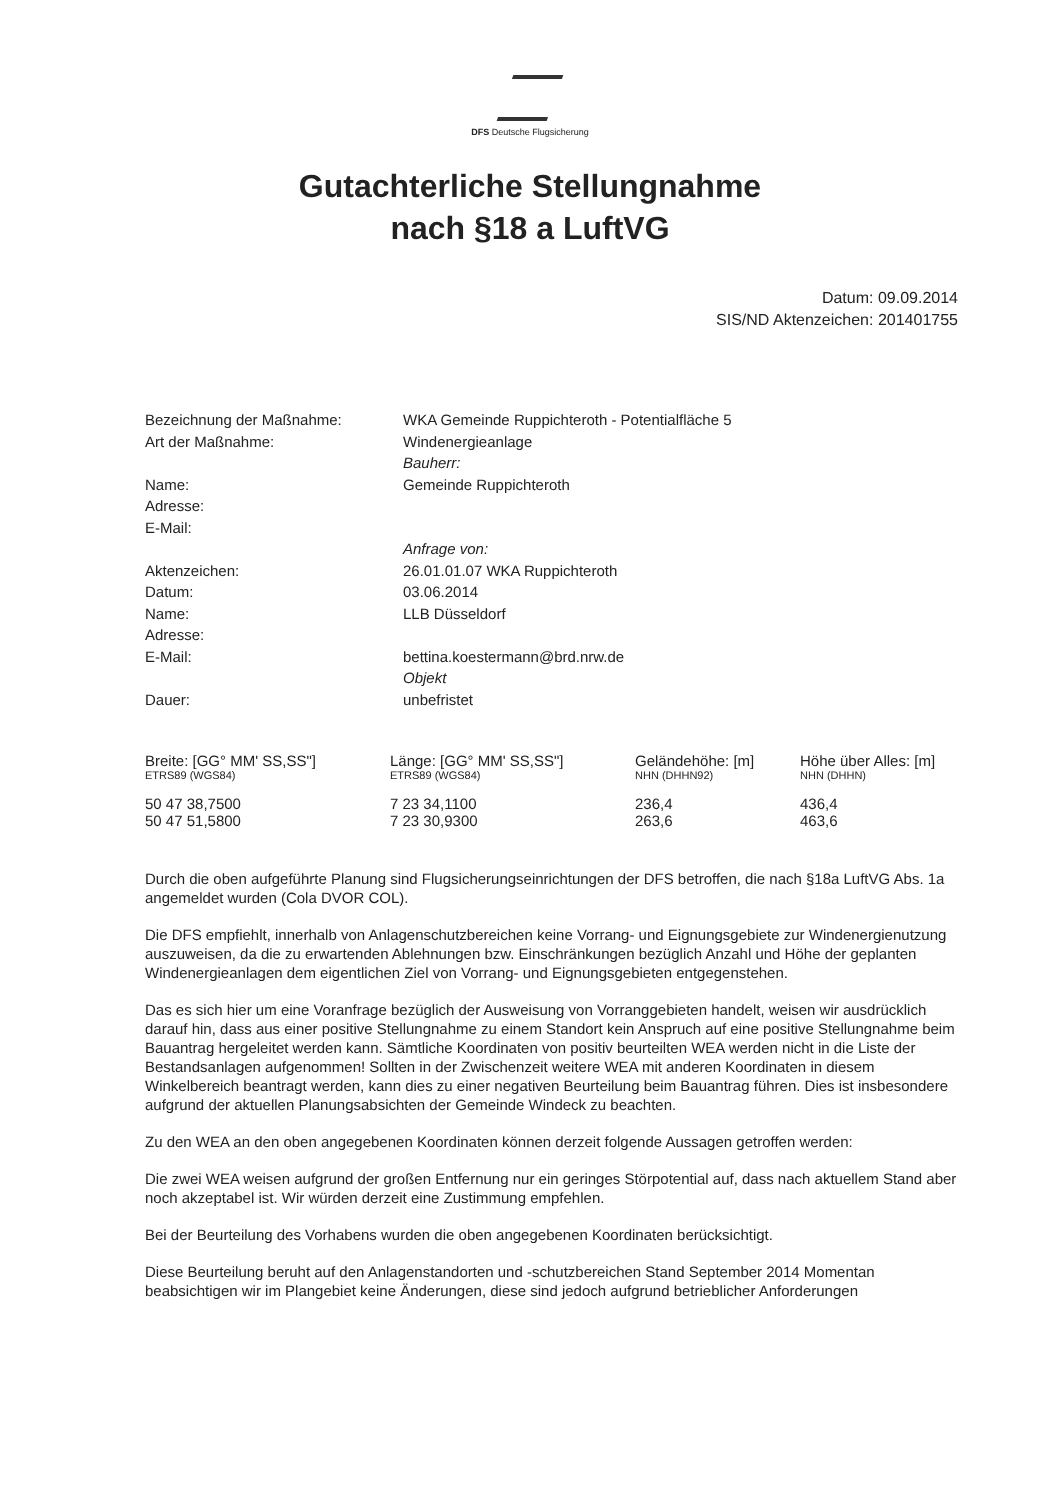DFS Deutsche Flugsicherung
Gutachterliche Stellungnahme
nach §18 a LuftVG
Datum: 09.09.2014
SIS/ND Aktenzeichen: 201401755
| Bezeichnung der Maßnahme: | WKA Gemeinde Ruppichteroth - Potentialfläche 5 |
| Art der Maßnahme: | Windenergieanlage |
| | Bauherr: |
| Name: | Gemeinde Ruppichteroth |
| Adresse: | |
| E-Mail: | |
| | Anfrage von: |
| Aktenzeichen: | 26.01.01.07 WKA Ruppichteroth |
| Datum: | 03.06.2014 |
| Name: | LLB Düsseldorf |
| Adresse: | |
| E-Mail: | bettina.koestermann@brd.nrw.de |
| | Objekt |
| Dauer: | unbefristet |
| Breite: [GG° MM' SS,SS"] ETRS89 (WGS84) | Länge: [GG° MM' SS,SS"] ETRS89 (WGS84) | Geländehöhe: [m] NHN (DHHN92) | Höhe über Alles: [m] NHN (DHHN) |
| --- | --- | --- | --- |
| 50 47 38,7500 | 7 23 34,1100 | 236,4 | 436,4 |
| 50 47 51,5800 | 7 23 30,9300 | 263,6 | 463,6 |
Durch die oben aufgeführte Planung sind Flugsicherungseinrichtungen der DFS betroffen, die nach §18a LuftVG Abs. 1a angemeldet wurden (Cola DVOR COL).
Die DFS empfiehlt, innerhalb von Anlagenschutzbereichen keine Vorrang- und Eignungsgebiete zur Windenergienutzung auszuweisen, da die zu erwartenden Ablehnungen bzw. Einschränkungen bezüglich Anzahl und Höhe der geplanten Windenergieanlagen dem eigentlichen Ziel von Vorrang- und Eignungsgebieten entgegenstehen.
Das es sich hier um eine Voranfrage bezüglich der Ausweisung von Vorranggebieten handelt, weisen wir ausdrücklich darauf hin, dass aus einer positive Stellungnahme zu einem Standort kein Anspruch auf eine positive Stellungnahme beim Bauantrag hergeleitet werden kann. Sämtliche Koordinaten von positiv beurteilten WEA werden nicht in die Liste der Bestandsanlagen aufgenommen! Sollten in der Zwischenzeit weitere WEA mit anderen Koordinaten in diesem Winkelbereich beantragt werden, kann dies zu einer negativen Beurteilung beim Bauantrag führen. Dies ist insbesondere aufgrund der aktuellen Planungsabsichten der Gemeinde Windeck zu beachten.
Zu den WEA an den oben angegebenen Koordinaten können derzeit folgende Aussagen getroffen werden:
Die zwei WEA weisen aufgrund der großen Entfernung nur ein geringes Störpotential auf, dass nach aktuellem Stand aber noch akzeptabel ist. Wir würden derzeit eine Zustimmung empfehlen.
Bei der Beurteilung des Vorhabens wurden die oben angegebenen Koordinaten berücksichtigt.
Diese Beurteilung beruht auf den Anlagenstandorten und -schutzbereichen Stand September 2014 Momentan beabsichtigen wir im Plangebiet keine Änderungen, diese sind jedoch aufgrund betrieblicher Anforderungen